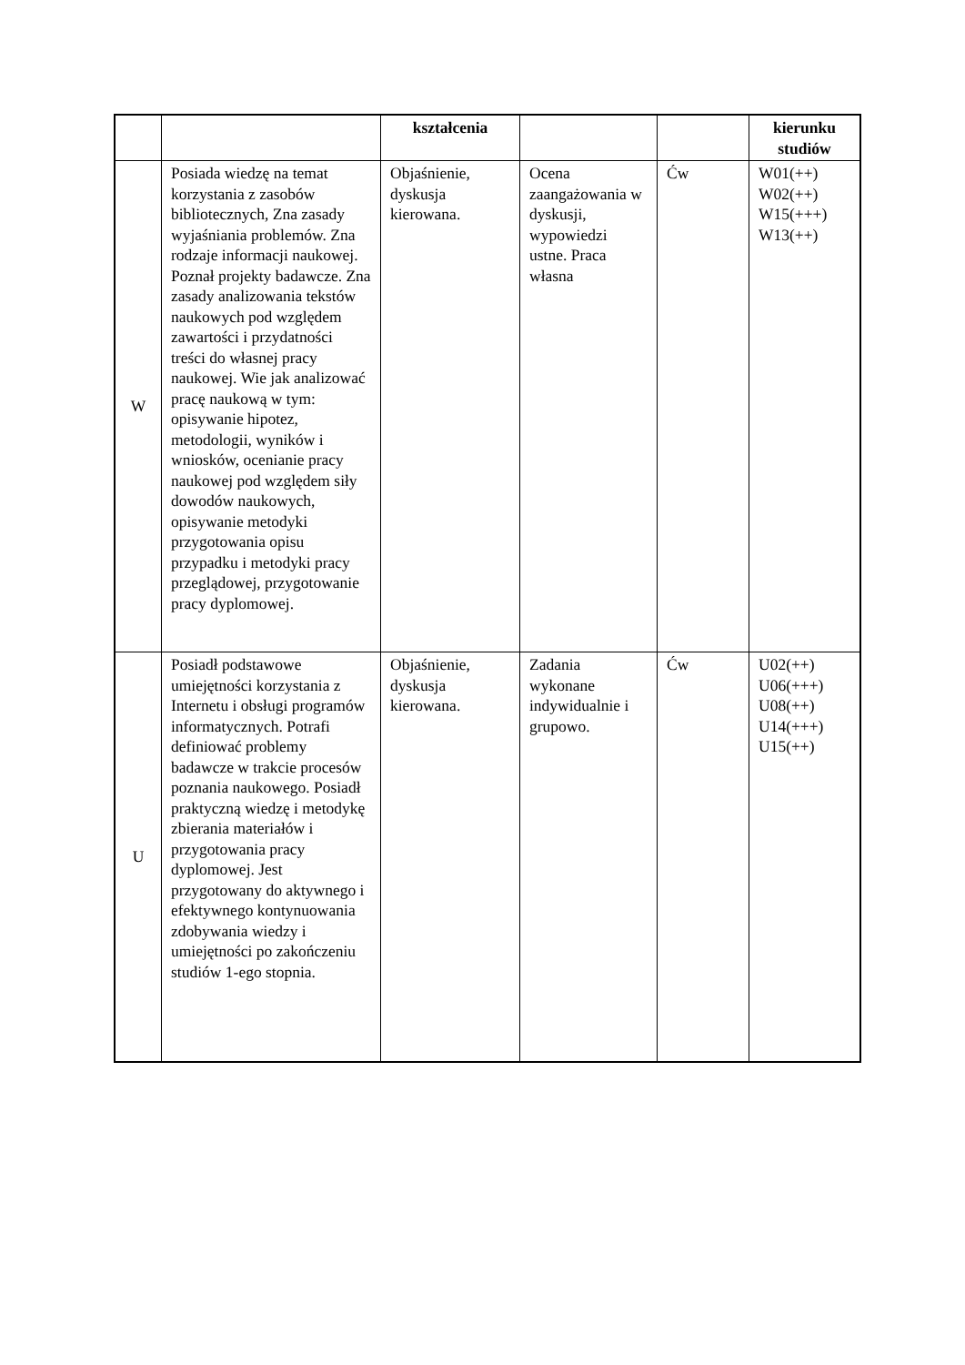| | | kształcenia | | | kierunku studiów |
| --- | --- | --- | --- | --- | --- |
| W | Posiada wiedzę na temat korzystania z zasobów bibliotecznych, Zna zasady wyjaśniania problemów. Zna rodzaje informacji naukowej. Poznał projekty badawcze. Zna zasady analizowania tekstów naukowych pod względem zawartości i przydatności treści do własnej pracy naukowej. Wie jak analizować pracę naukową w tym: opisywanie hipotez, metodologii, wyników i wniosków, ocenianie pracy naukowej pod względem siły dowodów naukowych, opisywanie metodyki przygotowania opisu przypadku i metodyki pracy przeglądowej, przygotowanie pracy dyplomowej. | Objaśnienie, dyskusja kierowana. | Ocena zaangażowania w dyskusji, wypowiedzi ustne. Praca własna | Ćw | W01(++) W02(++) W15(+++) W13(++) |
| U | Posiadł podstawowe umiejętności korzystania z Internetu i obsługi programów informatycznych. Potrafi definiować problemy badawcze w trakcie procesów poznania naukowego. Posiadł praktyczną wiedzę i metodykę zbierania materiałów i przygotowania pracy dyplomowej. Jest przygotowany do aktywnego i efektywnego kontynuowania zdobywania wiedzy i umiejętności po zakończeniu studiów 1-ego stopnia. | Objaśnienie, dyskusja kierowana. | Zadania wykonane indywidualnie i grupowo. | Ćw | U02(++) U06(+++) U08(++) U14(+++) U15(++) |